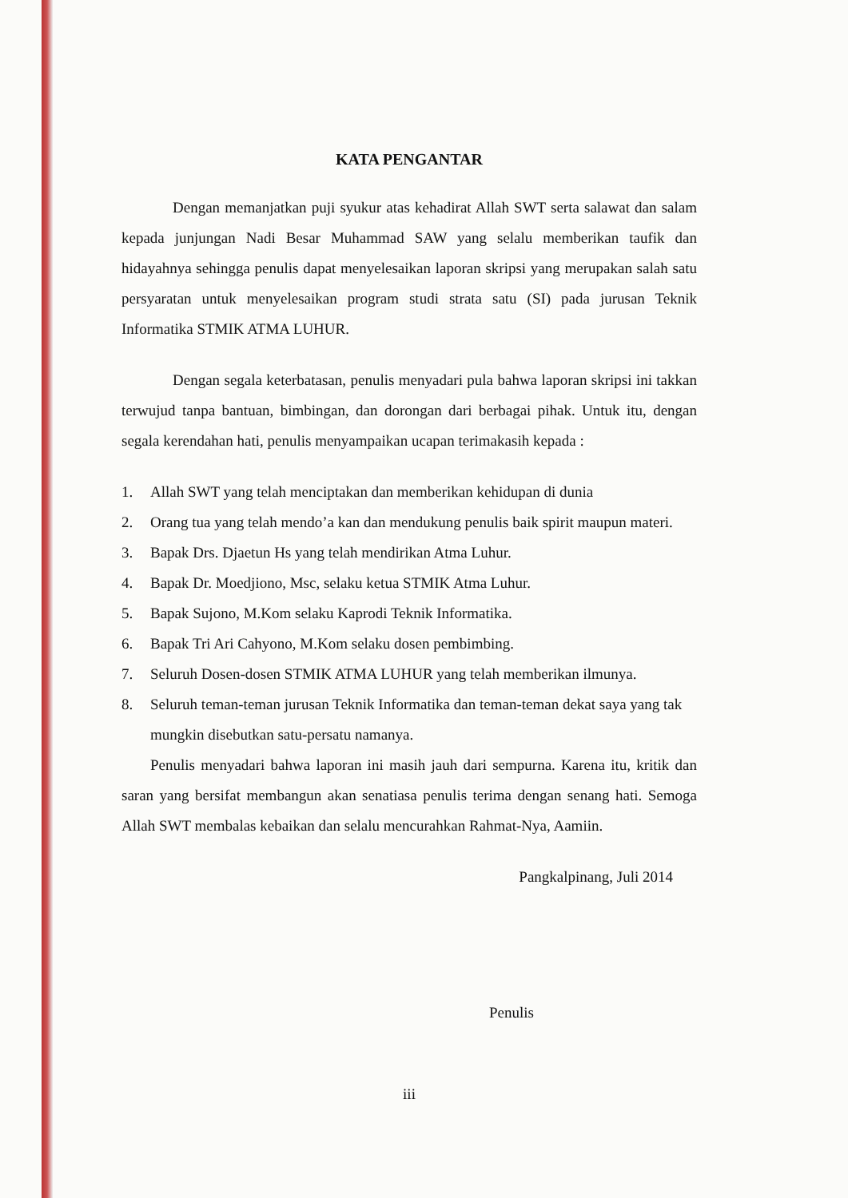KATA PENGANTAR
Dengan memanjatkan puji syukur atas kehadirat Allah SWT serta salawat dan salam kepada junjungan Nadi Besar Muhammad SAW yang selalu memberikan taufik dan hidayahnya sehingga penulis dapat menyelesaikan laporan skripsi yang merupakan salah satu persyaratan untuk menyelesaikan program studi strata satu (SI) pada jurusan Teknik Informatika STMIK ATMA LUHUR.
Dengan segala keterbatasan, penulis menyadari pula bahwa laporan skripsi ini takkan terwujud tanpa bantuan, bimbingan, dan dorongan dari berbagai pihak. Untuk itu, dengan segala kerendahan hati, penulis menyampaikan ucapan terimakasih kepada :
1. Allah SWT yang telah menciptakan dan memberikan kehidupan di dunia
2. Orang tua yang telah mendo’a kan dan mendukung penulis baik spirit maupun materi.
3. Bapak Drs. Djaetun Hs yang telah mendirikan Atma Luhur.
4. Bapak Dr. Moedjiono, Msc, selaku ketua STMIK Atma Luhur.
5. Bapak Sujono, M.Kom selaku Kaprodi Teknik Informatika.
6. Bapak Tri Ari Cahyono, M.Kom selaku dosen pembimbing.
7. Seluruh Dosen-dosen STMIK ATMA LUHUR yang telah memberikan ilmunya.
8. Seluruh teman-teman jurusan Teknik Informatika dan teman-teman dekat saya yang tak mungkin disebutkan satu-persatu namanya.
Penulis menyadari bahwa laporan ini masih jauh dari sempurna. Karena itu, kritik dan saran yang bersifat membangun akan senatiasa penulis terima dengan senang hati. Semoga Allah SWT membalas kebaikan dan selalu mencurahkan Rahmat-Nya, Aamiin.
Pangkalpinang, Juli 2014
Penulis
iii